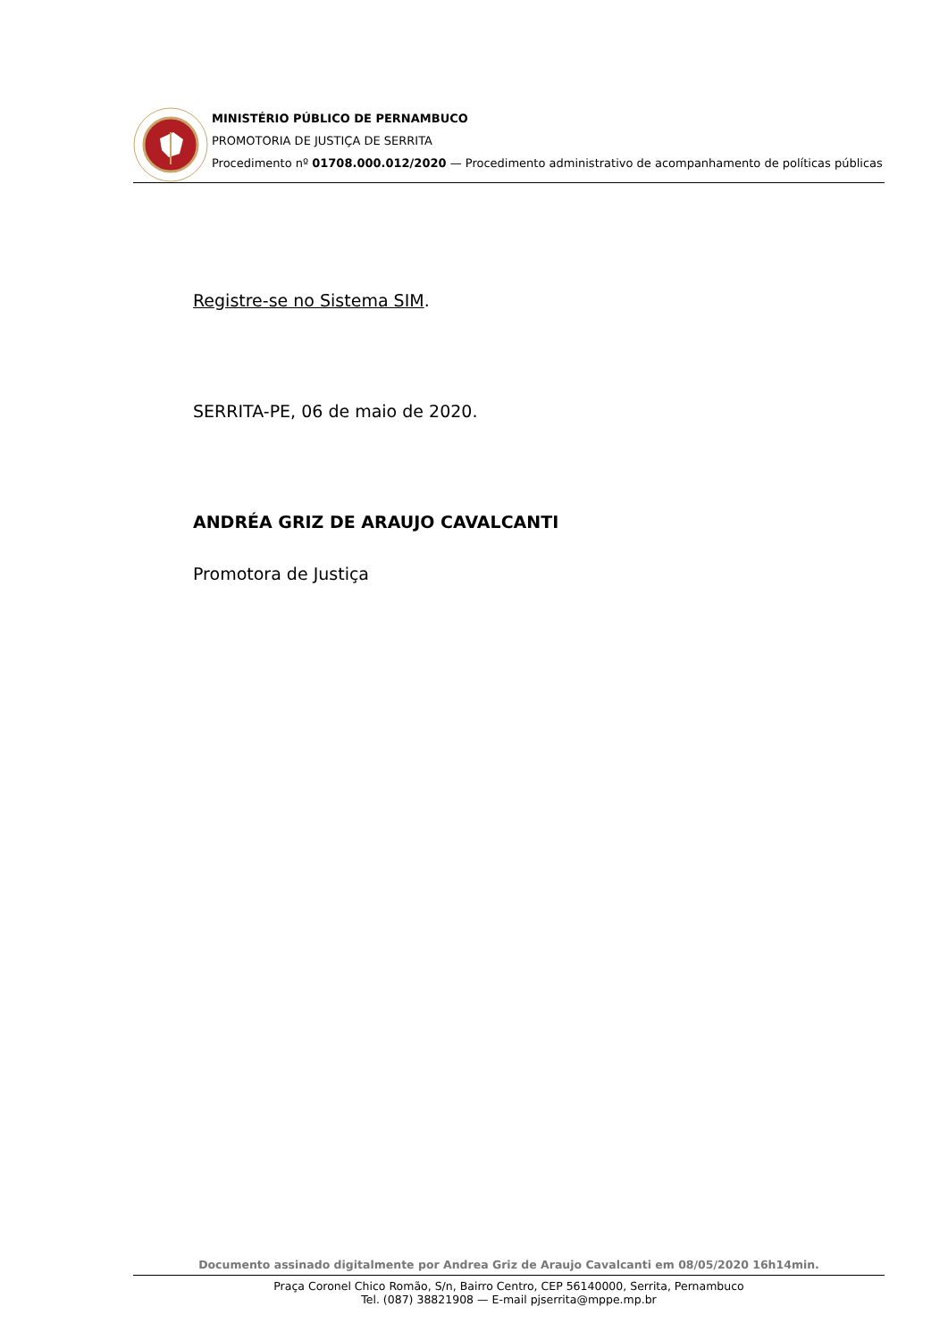MINISTÉRIO PÚBLICO DE PERNAMBUCO
PROMOTORIA DE JUSTIÇA DE SERRITA
Procedimento nº 01708.000.012/2020 — Procedimento administrativo de acompanhamento de políticas públicas
Registre-se no Sistema SIM.
SERRITA-PE, 06 de maio de 2020.
ANDRÉA GRIZ DE ARAUJO CAVALCANTI
Promotora de Justiça
Documento assinado digitalmente por Andrea Griz de Araujo Cavalcanti em 08/05/2020 16h14min.
Praça Coronel Chico Romão, S/n, Bairro Centro, CEP 56140000, Serrita, Pernambuco
Tel. (087) 38821908 — E-mail pjserrita@mppe.mp.br